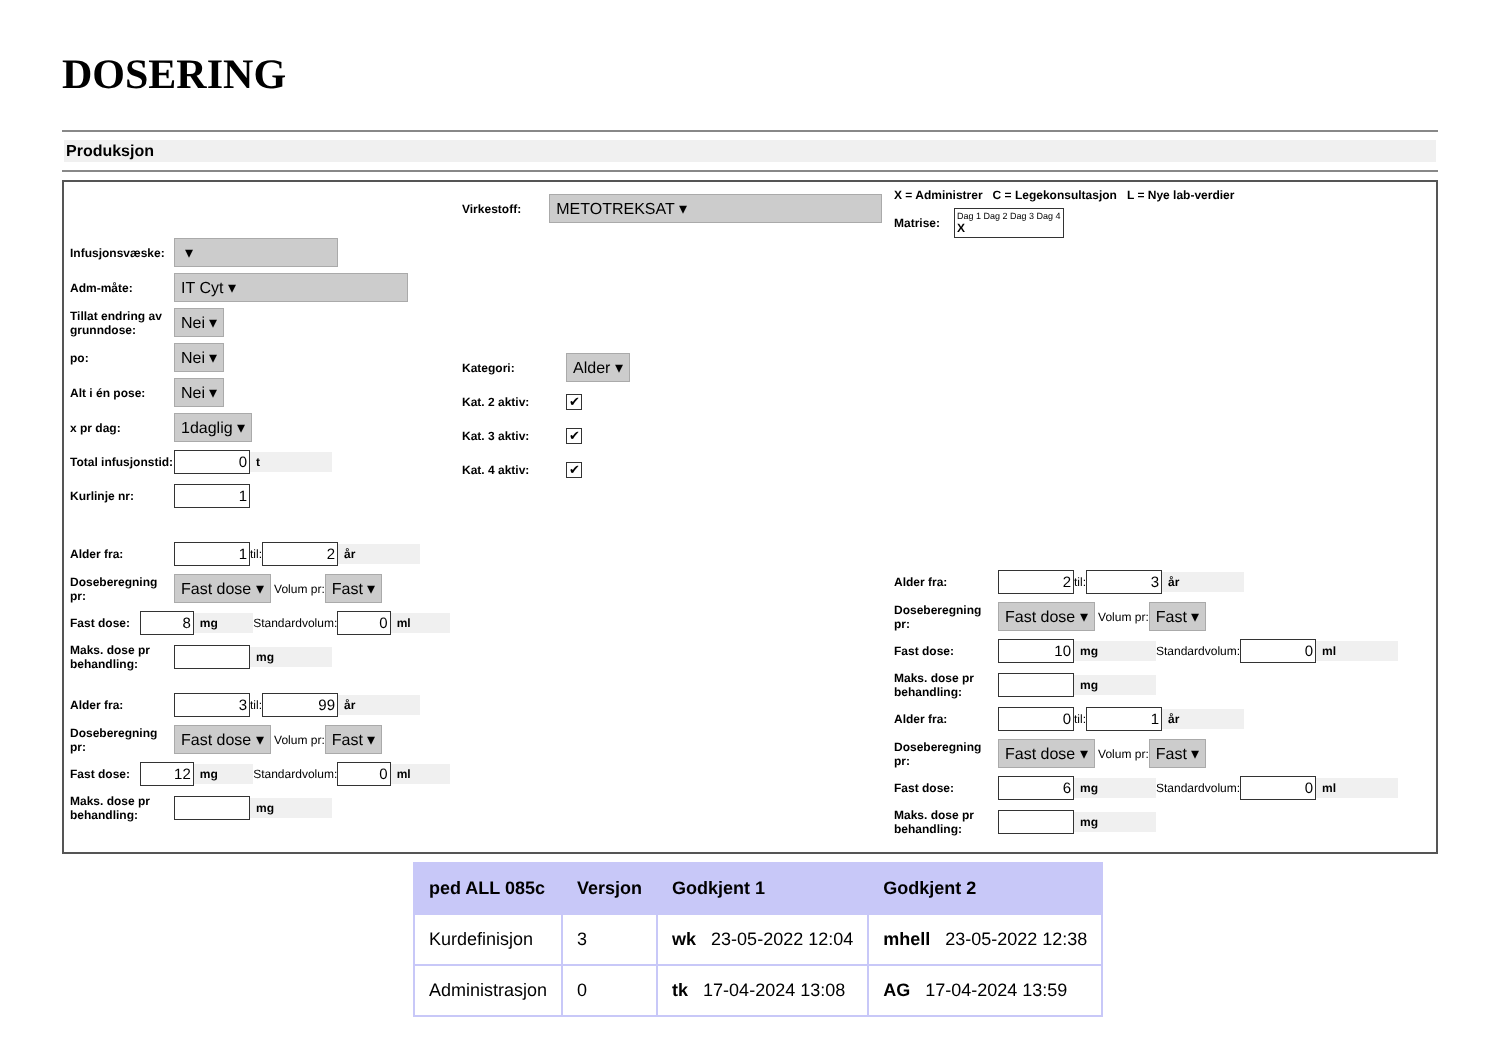DOSERING
Produksjon
Infusjonsvæske: ▾
Adm-måte: IT Cyt ▾
Tillat endring av grunndose: Nei ▾
po: Nei ▾
Alt i én pose: Nei ▾
x pr dag: 1daglig ▾
Total infusjonstid: 0 t
Kurlinje nr: 1
Alder fra: 1 til: 2 år
Doseberegning pr: Fast dose ▾ Volum pr: Fast ▾
Fast dose: 8 mg Standardvolum: 0 ml
Maks. dose pr behandling: mg
Alder fra: 3 til: 99 år
Doseberegning pr: Fast dose ▾ Volum pr: Fast ▾
Fast dose: 12 mg Standardvolum: 0 ml
Maks. dose pr behandling: mg
Virkestoff: METOTREKSAT ▾
Kategori: Alder ▾
Kat. 2 aktiv: ✔
Kat. 3 aktiv: ✔
Kat. 4 aktiv: ✔
X = Administrer C = Legekonsultasjon L = Nye lab-verdier
Matrise: Dag 1 Dag 2 Dag 3 Dag 4
X
Alder fra: 2 til: 3 år
Doseberegning pr: Fast dose ▾ Volum pr: Fast ▾
Fast dose: 10 mg Standardvolum: 0 ml
Maks. dose pr behandling: mg
Alder fra: 0 til: 1 år
Doseberegning pr: Fast dose ▾ Volum pr: Fast ▾
Fast dose: 6 mg Standardvolum: 0 ml
Maks. dose pr behandling: mg
| ped ALL 085c | Versjon | Godkjent 1 | Godkjent 2 |
| --- | --- | --- | --- |
| Kurdefinisjon | 3 | wk 23-05-2022 12:04 | mhell 23-05-2022 12:38 |
| Administrasjon | 0 | tk 17-04-2024 13:08 | AG 17-04-2024 13:59 |